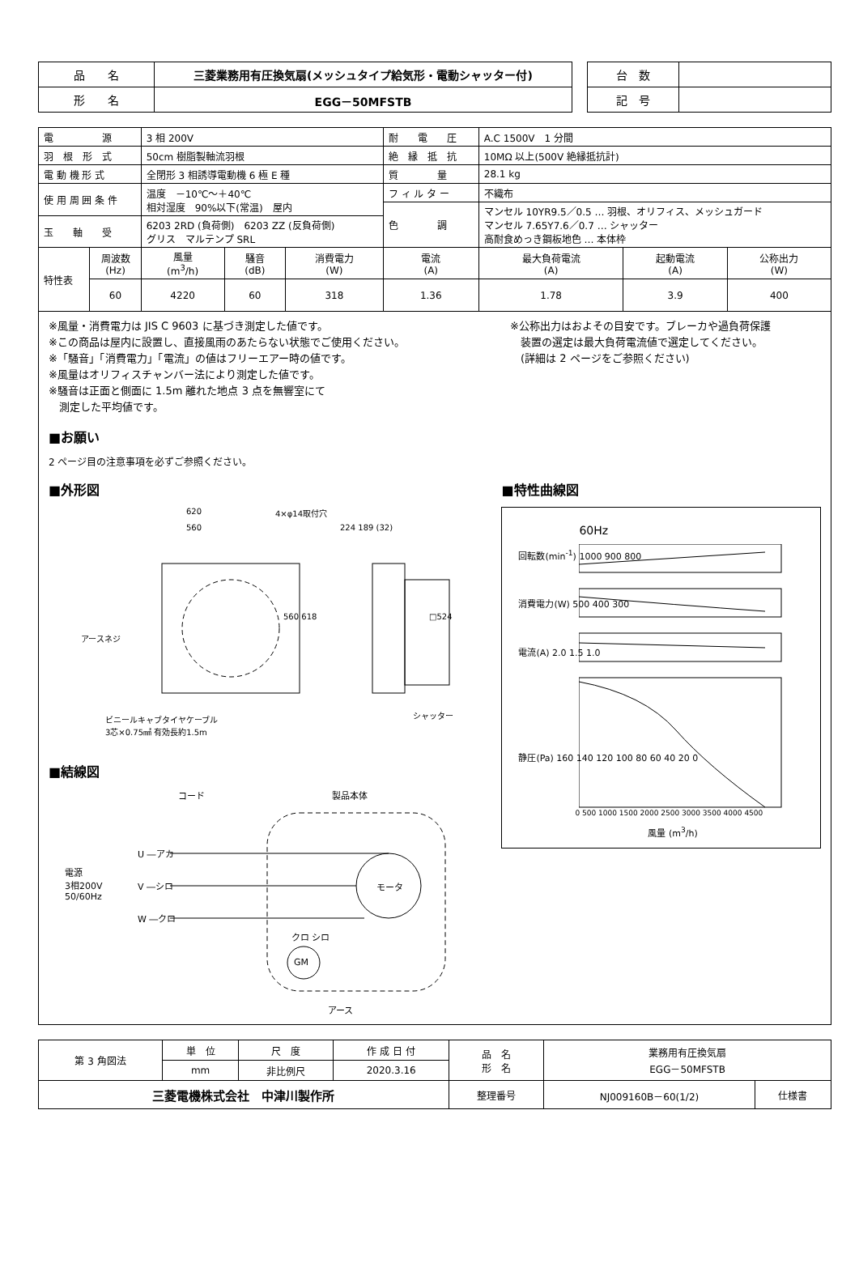| 品 名 | 三菱業務用有圧換気扇(メッシュタイプ給気形・電動シャッター付) |
| 形 名 | EGG－50MFSTB |
| 台 数 | |
| 記 号 | |
| 電 源 | | 3 相 200V | | | 耐 電 圧 | A.C 1500V 1 分間 | | |
| 羽 根 形 式 | | 50cm 樹脂製軸流羽根 | | | 絶 縁 抵 抗 | 10MΩ 以上(500V 絶縁抵抗計) | | |
| 電 動 機 形 式 | | 全閉形 3 相誘導電動機 6 極 E 種 | | | 質 量 | 28.1 kg | | |
| 使 用 周 囲 条 件 | | 温度 －10℃～＋40℃ 相対湿度 90%以下(常温) 屋内 | | | フ ィ ル タ ー | 不織布 | | |
| | | | | | 色 調 | マンセル 10YR9.5／0.5 … 羽根、オリフィス、メッシュガード マンセル 7.65Y7.6／0.7 … シャッター 高耐食めっき鋼板地色 … 本体枠 | | |
| 玉 軸 受 | | 6203 2RD (負荷側) 6203 ZZ (反負荷側) グリス マルテンプ SRL | | | | | | |
| 特性表 | 周波数 (Hz) | 風量 (m<sup>3</sup>/h) | 騒音 (dB) | 消費電力 (W) | 電流 (A) | 最大負荷電流 (A) | 起動電流 (A) | 公称出力 (W) |
| | 60 | 4220 | 60 | 318 | 1.36 | 1.78 | 3.9 | 400 |
※風量・消費電力は JIS C 9603 に基づき測定した値です。
※この商品は屋内に設置し、直接風雨のあたらない状態でご使用ください。
※「騒音」「消費電力」「電流」の値はフリーエアー時の値です。
※風量はオリフィスチャンバー法により測定した値です。
※騒音は正面と側面に 1.5m 離れた地点 3 点を無響室にて
　測定した平均値です。
※公称出力はおよその目安です。ブレーカや過負荷保護
　装置の選定は最大負荷電流値で選定してください。
　(詳細は 2 ページをご参照ください)
■お願い
2 ページ目の注意事項を必ずご参照ください。
■外形図
620
560
4×φ14取付穴
224 189 (32)
560 618 □524
アースネジ
シャッター ビニールキャブタイヤケーブル
3芯×0.75㎟ 有効長約1.5m
■結線図
コード 製品本体
電源
3相200V
50/60Hz
U ―アカ
V ―シロ
W ―クロ
モータ
クロ シロ
GM
アース
■特性曲線図
60Hz
回転数(min<sup>-1</sup>) 1000 900 800
消費電力(W) 500 400 300
電流(A) 2.0 1.5 1.0
静圧(Pa) 160 140 120 100 80 60 40 20 0
0 500 1000 1500 2000 2500 3000 3500 4000 4500
風量 (m<sup>3</sup>/h)
| 第 3 角図法 | 単 位 | 尺 度 | 作 成 日 付 | 品 名 形 名 | 業務用有圧換気扇 EGG－50MFSTB | |
| | mm | 非比例尺 | 2020.3.16 | | | |
| 三菱電機株式会社 中津川製作所 | | | | 整理番号 | NJ009160B－60(1/2) | 仕様書 |